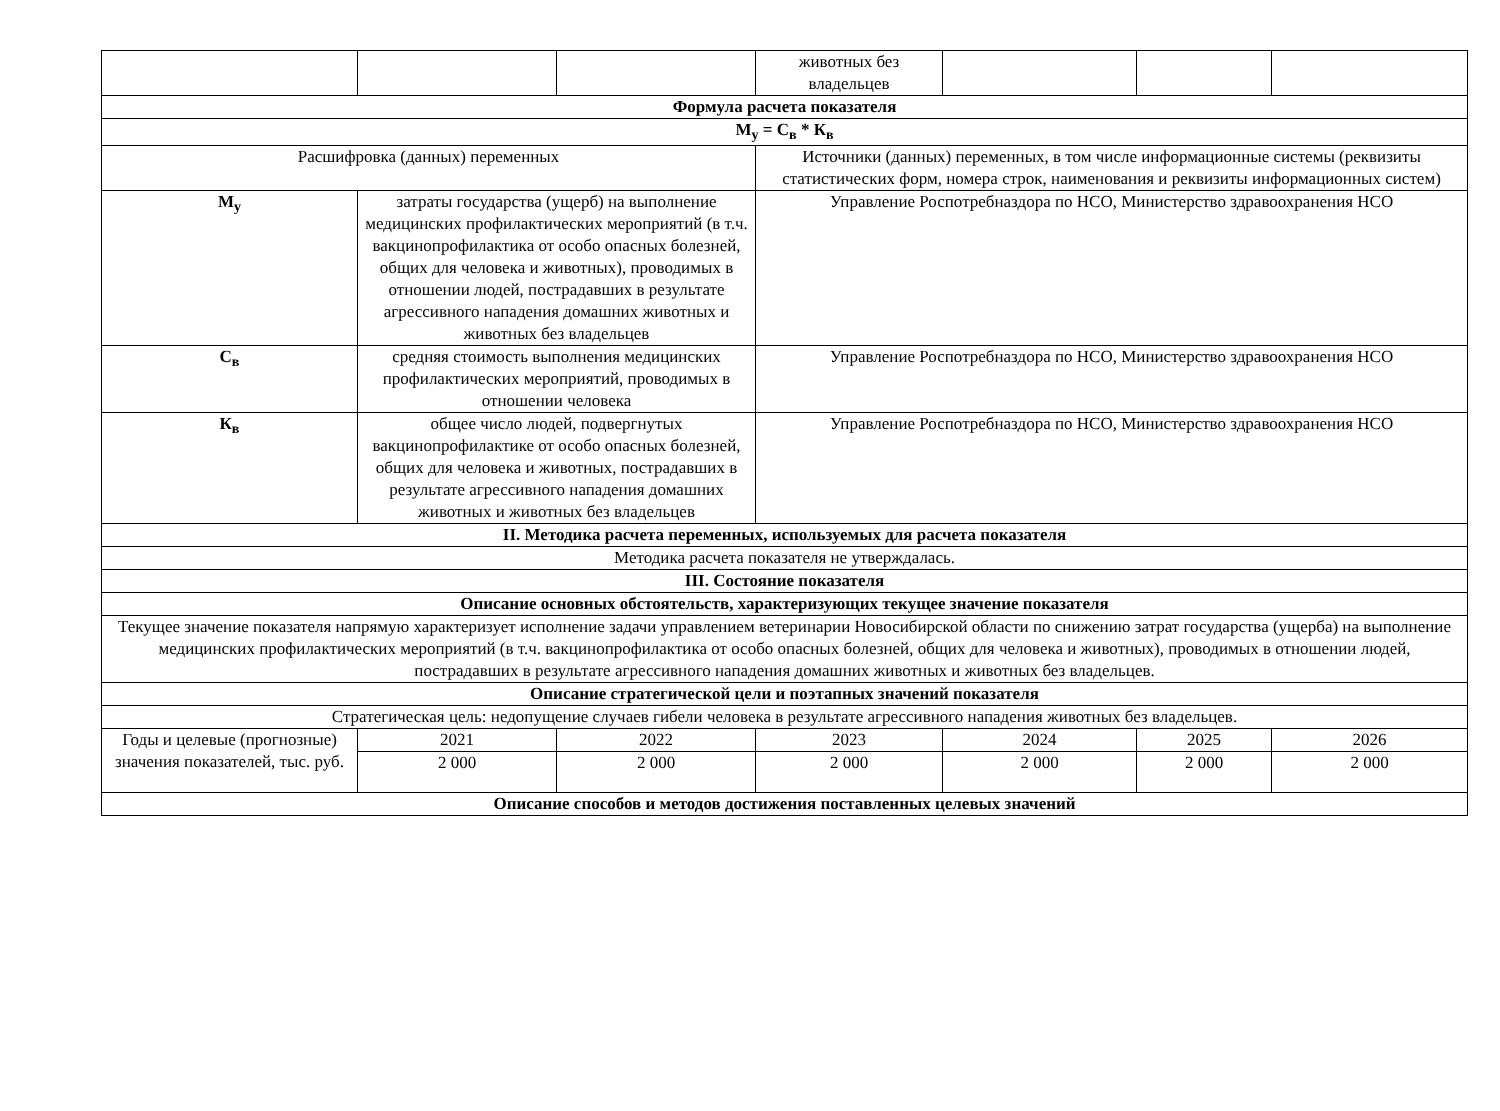| | | | животных без владельцев | | | |
| Формула расчета показателя | | | | | | |
| М<sub>у</sub> = С<sub>в</sub> * К<sub>в</sub> | | | | | | |
| Расшифровка (данных) переменных | | | Источники (данных) переменных, в том числе информационные системы (реквизиты статистических форм, номера строк, наименования и реквизиты информационных систем) | | | |
| М<sub>у</sub> | затраты государства (ущерб) на выполнение медицинских профилактических мероприятий (в т.ч. вакцинопрофилактика от особо опасных болезней, общих для человека и животных), проводимых в отношении людей, пострадавших в результате агрессивного нападения домашних животных и животных без владельцев | | Управление Роспотребназдора по НСО, Министерство здравоохранения НСО | | | |
| С<sub>в</sub> | средняя стоимость выполнения медицинских профилактических мероприятий, проводимых в отношении человека | | Управление Роспотребназдора по НСО, Министерство здравоохранения НСО | | | |
| К<sub>в</sub> | общее число людей, подвергнутых вакцинопрофилактике от особо опасных болезней, общих для человека и животных, пострадавших в результате агрессивного нападения домашних животных и животных без владельцев | | Управление Роспотребназдора по НСО, Министерство здравоохранения НСО | | | |
| II. Методика расчета переменных, используемых для расчета показателя | | | | | | |
| Методика расчета показателя не утверждалась. | | | | | | |
| III. Состояние показателя | | | | | | |
| Описание основных обстоятельств, характеризующих текущее значение показателя | | | | | | |
| Текущее значение показателя напрямую характеризует исполнение задачи управлением ветеринарии Новосибирской области по снижению затрат государства (ущерба) на выполнение медицинских профилактических мероприятий (в т.ч. вакцинопрофилактика от особо опасных болезней, общих для человека и животных), проводимых в отношении людей, пострадавших в результате агрессивного нападения домашних животных и животных без владельцев. | | | | | | |
| Описание стратегической цели и поэтапных значений показателя | | | | | | |
| Стратегическая цель: недопущение случаев гибели человека в результате агрессивного нападения животных без владельцев. | | | | | | |
| Годы и целевые (прогнозные) значения показателей, тыс. руб. | 2021 | 2022 | 2023 | 2024 | 2025 | 2026 |
| | 2 000 | 2 000 | 2 000 | 2 000 | 2 000 | 2 000 |
| Описание способов и методов достижения поставленных целевых значений | | | | | | |